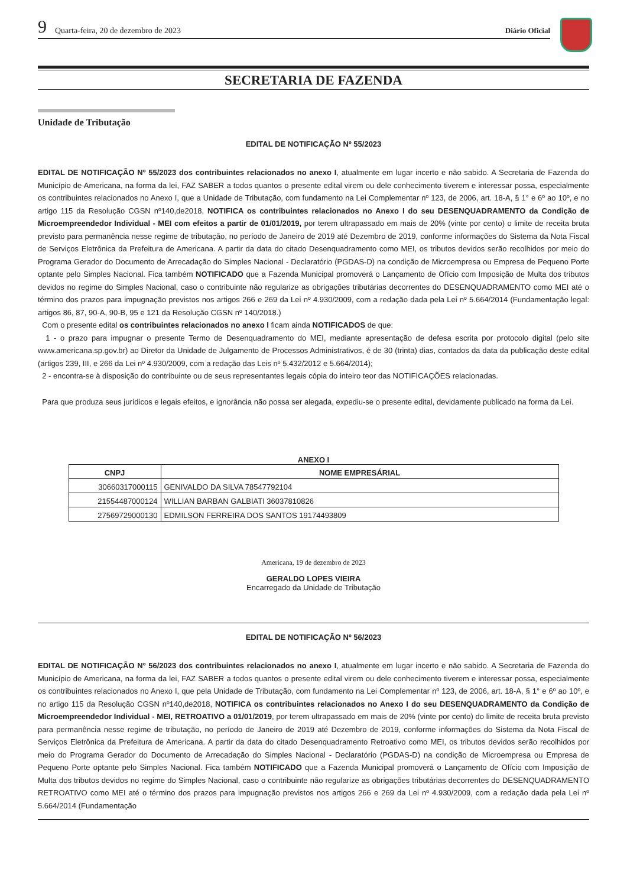9 Quarta-feira, 20 de dezembro de 2023 Diário Oficial
SECRETARIA DE FAZENDA
Unidade de Tributação
EDITAL DE NOTIFICAÇÃO Nº 55/2023
EDITAL DE NOTIFICAÇÃO Nº 55/2023 dos contribuintes relacionados no anexo I, atualmente em lugar incerto e não sabido. A Secretaria de Fazenda do Município de Americana, na forma da lei, FAZ SABER a todos quantos o presente edital virem ou dele conhecimento tiverem e interessar possa, especialmente os contribuintes relacionados no Anexo I, que a Unidade de Tributação, com fundamento na Lei Complementar nº 123, de 2006, art. 18-A, § 1° e 6º ao 10º, e no artigo 115 da Resolução CGSN nº140,de2018, NOTIFICA os contribuintes relacionados no Anexo I do seu DESENQUADRAMENTO da Condição de Microempreendedor Individual - MEI com efeitos a partir de 01/01/2019, por terem ultrapassado em mais de 20% (vinte por cento) o limite de receita bruta previsto para permanência nesse regime de tributação, no período de Janeiro de 2019 até Dezembro de 2019, conforme informações do Sistema da Nota Fiscal de Serviços Eletrônica da Prefeitura de Americana. A partir da data do citado Desenquadramento como MEI, os tributos devidos serão recolhidos por meio do Programa Gerador do Documento de Arrecadação do Simples Nacional - Declaratório (PGDAS-D) na condição de Microempresa ou Empresa de Pequeno Porte optante pelo Simples Nacional. Fica também NOTIFICADO que a Fazenda Municipal promoverá o Lançamento de Ofício com Imposição de Multa dos tributos devidos no regime do Simples Nacional, caso o contribuinte não regularize as obrigações tributárias decorrentes do DESENQUADRAMENTO como MEI até o término dos prazos para impugnação previstos nos artigos 266 e 269 da Lei nº 4.930/2009, com a redação dada pela Lei nº 5.664/2014 (Fundamentação legal: artigos 86, 87, 90-A, 90-B, 95 e 121 da Resolução CGSN nº 140/2018.)
Com o presente edital os contribuintes relacionados no anexo I ficam ainda NOTIFICADOS de que:
1 - o prazo para impugnar o presente Termo de Desenquadramento do MEI, mediante apresentação de defesa escrita por protocolo digital (pelo site www.americana.sp.gov.br) ao Diretor da Unidade de Julgamento de Processos Administrativos, é de 30 (trinta) dias, contados da data da publicação deste edital (artigos 239, III, e 266 da Lei nº 4.930/2009, com a redação das Leis nº 5.432/2012 e 5.664/2014);
2 - encontra-se à disposição do contribuinte ou de seus representantes legais cópia do inteiro teor das NOTIFICAÇÕES relacionadas.
Para que produza seus jurídicos e legais efeitos, e ignorância não possa ser alegada, expediu-se o presente edital, devidamente publicado na forma da Lei.
ANEXO I
| CNPJ | NOME EMPRESÁRIAL |
| --- | --- |
| 30660317000115 | GENIVALDO DA SILVA 78547792104 |
| 21554487000124 | WILLIAN BARBAN GALBIATI 36037810826 |
| 27569729000130 | EDMILSON FERREIRA DOS SANTOS 19174493809 |
Americana, 19 de dezembro de 2023
GERALDO LOPES VIEIRA
Encarregado da Unidade de Tributação
EDITAL DE NOTIFICAÇÃO Nº 56/2023
EDITAL DE NOTIFICAÇÃO Nº 56/2023 dos contribuintes relacionados no anexo I, atualmente em lugar incerto e não sabido. A Secretaria de Fazenda do Município de Americana, na forma da lei, FAZ SABER a todos quantos o presente edital virem ou dele conhecimento tiverem e interessar possa, especialmente os contribuintes relacionados no Anexo I, que pela Unidade de Tributação, com fundamento na Lei Complementar nº 123, de 2006, art. 18-A, § 1° e 6º ao 10º, e no artigo 115 da Resolução CGSN nº140,de2018, NOTIFICA os contribuintes relacionados no Anexo I do seu DESENQUADRAMENTO da Condição de Microempreendedor Individual - MEI, RETROATIVO a 01/01/2019, por terem ultrapassado em mais de 20% (vinte por cento) do limite de receita bruta previsto para permanência nesse regime de tributação, no período de Janeiro de 2019 até Dezembro de 2019, conforme informações do Sistema da Nota Fiscal de Serviços Eletrônica da Prefeitura de Americana. A partir da data do citado Desenquadramento Retroativo como MEI, os tributos devidos serão recolhidos por meio do Programa Gerador do Documento de Arrecadação do Simples Nacional - Declaratório (PGDAS-D) na condição de Microempresa ou Empresa de Pequeno Porte optante pelo Simples Nacional. Fica também NOTIFICADO que a Fazenda Municipal promoverá o Lançamento de Ofício com Imposição de Multa dos tributos devidos no regime do Simples Nacional, caso o contribuinte não regularize as obrigações tributárias decorrentes do DESENQUADRAMENTO RETROATIVO como MEI até o término dos prazos para impugnação previstos nos artigos 266 e 269 da Lei nº 4.930/2009, com a redação dada pela Lei nº 5.664/2014 (Fundamentação